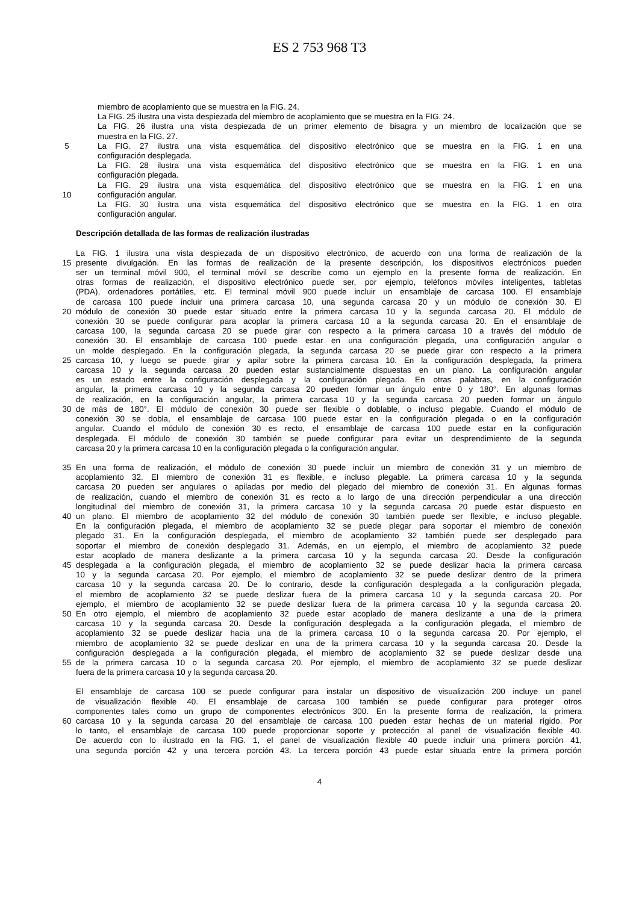ES 2 753 968 T3
miembro de acoplamiento que se muestra en la FIG. 24.
La FIG. 25 ilustra una vista despiezada del miembro de acoplamiento que se muestra en la FIG. 24.
La FIG. 26 ilustra una vista despiezada de un primer elemento de bisagra y un miembro de localización que se
muestra en la FIG. 27.
5 La FIG. 27 ilustra una vista esquemática del dispositivo electrónico que se muestra en la FIG. 1 en una
configuración desplegada.
La FIG. 28 ilustra una vista esquemática del dispositivo electrónico que se muestra en la FIG. 1 en una
configuración plegada.
La FIG. 29 ilustra una vista esquemática del dispositivo electrónico que se muestra en la FIG. 1 en una
10 configuración angular.
La FIG. 30 ilustra una vista esquemática del dispositivo electrónico que se muestra en la FIG. 1 en otra
configuración angular.
Descripción detallada de las formas de realización ilustradas
La FIG. 1 ilustra una vista despiezada de un dispositivo electrónico, de acuerdo con una forma de realización de la
15 presente divulgación. En las formas de realización de la presente descripción, los dispositivos electrónicos pueden
ser un terminal móvil 900, el terminal móvil se describe como un ejemplo en la presente forma de realización. En
otras formas de realización, el dispositivo electrónico puede ser, por ejemplo, teléfonos móviles inteligentes, tabletas
(PDA), ordenadores portátiles, etc. El terminal móvil 900 puede incluir un ensamblaje de carcasa 100. El ensamblaje
de carcasa 100 puede incluir una primera carcasa 10, una segunda carcasa 20 y un módulo de conexión 30. El
20 módulo de conexión 30 puede estar situado entre la primera carcasa 10 y la segunda carcasa 20. El módulo de
conexión 30 se puede configurar para acoplar la primera carcasa 10 a la segunda carcasa 20. En el ensamblaje de
carcasa 100, la segunda carcasa 20 se puede girar con respecto a la primera carcasa 10 a través del módulo de
conexión 30. El ensamblaje de carcasa 100 puede estar en una configuración plegada, una configuración angular o
un molde desplegado. En la configuración plegada, la segunda carcasa 20 se puede girar con respecto a la primera
25 carcasa 10, y luego se puede girar y apilar sobre la primera carcasa 10. En la configuración desplegada, la primera
carcasa 10 y la segunda carcasa 20 pueden estar sustancialmente dispuestas en un plano. La configuración angular
es un estado entre la configuración desplegada y la configuración plegada. En otras palabras, en la configuración
angular, la primera carcasa 10 y la segunda carcasa 20 pueden formar un ángulo entre 0 y 180°. En algunas formas
de realización, en la configuración angular, la primera carcasa 10 y la segunda carcasa 20 pueden formar un ángulo
30 de más de 180°. El módulo de conexión 30 puede ser flexible o doblable, o incluso plegable. Cuando el módulo de
conexión 30 se dobla, el ensamblaje de carcasa 100 puede estar en la configuración plegada o en la configuración
angular. Cuando el módulo de conexión 30 es recto, el ensamblaje de carcasa 100 puede estar en la configuración
desplegada. El módulo de conexión 30 también se puede configurar para evitar un desprendimiento de la segunda
carcasa 20 y la primera carcasa 10 en la configuración plegada o la configuración angular.
35 En una forma de realización, el módulo de conexión 30 puede incluir un miembro de conexión 31 y un miembro de
acoplamiento 32. El miembro de conexión 31 es flexible, e incluso plegable. La primera carcasa 10 y la segunda
carcasa 20 pueden ser angulares o apiladas por medio del plegado del miembro de conexión 31. En algunas formas
de realización, cuando el miembro de conexión 31 es recto a lo largo de una dirección perpendicular a una dirección
longitudinal del miembro de conexión 31, la primera carcasa 10 y la segunda carcasa 20 puede estar dispuesto en
40 un plano. El miembro de acoplamiento 32 del módulo de conexión 30 también puede ser flexible, e incluso plegable.
En la configuración plegada, el miembro de acoplamiento 32 se puede plegar para soportar el miembro de conexión
plegado 31. En la configuración desplegada, el miembro de acoplamiento 32 también puede ser desplegado para
soportar el miembro de conexión desplegado 31. Además, en un ejemplo, el miembro de acoplamiento 32 puede
estar acoplado de manera deslizante a la primera carcasa 10 y la segunda carcasa 20. Desde la configuración
45 desplegada a la configuración plegada, el miembro de acoplamiento 32 se puede deslizar hacia la primera carcasa
10 y la segunda carcasa 20. Por ejemplo, el miembro de acoplamiento 32 se puede deslizar dentro de la primera
carcasa 10 y la segunda carcasa 20. De lo contrario, desde la configuración desplegada a la configuración plegada,
el miembro de acoplamiento 32 se puede deslizar fuera de la primera carcasa 10 y la segunda carcasa 20. Por
ejemplo, el miembro de acoplamiento 32 se puede deslizar fuera de la primera carcasa 10 y la segunda carcasa 20.
50 En otro ejemplo, el miembro de acoplamiento 32 puede estar acoplado de manera deslizante a una de la primera
carcasa 10 y la segunda carcasa 20. Desde la configuración desplegada a la configuración plegada, el miembro de
acoplamiento 32 se puede deslizar hacia una de la primera carcasa 10 o la segunda carcasa 20. Por ejemplo, el
miembro de acoplamiento 32 se puede deslizar en una de la primera carcasa 10 y la segunda carcasa 20. Desde la
configuración desplegada a la configuración plegada, el miembro de acoplamiento 32 se puede deslizar desde una
55 de la primera carcasa 10 o la segunda carcasa 20. Por ejemplo, el miembro de acoplamiento 32 se puede deslizar
fuera de la primera carcasa 10 y la segunda carcasa 20.
El ensamblaje de carcasa 100 se puede configurar para instalar un dispositivo de visualización 200 incluye un panel
de visualización flexible 40. El ensamblaje de carcasa 100 también se puede configurar para proteger otros
componentes tales como un grupo de componentes electrónicos 300. En la presente forma de realización, la primera
60 carcasa 10 y la segunda carcasa 20 del ensamblaje de carcasa 100 pueden estar hechas de un material rígido. Por
lo tanto, el ensamblaje de carcasa 100 puede proporcionar soporte y protección al panel de visualización flexible 40.
De acuerdo con lo ilustrado en la FIG. 1, el panel de visualización flexible 40 puede incluir una primera porción 41,
una segunda porción 42 y una tercera porción 43. La tercera porción 43 puede estar situada entre la primera porción
4